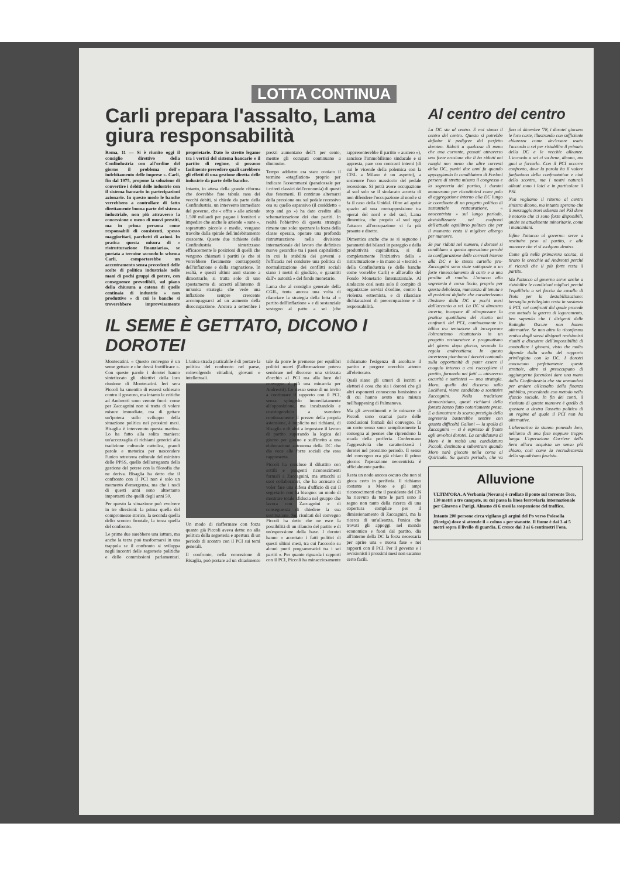LOTTA CONTINUA
Carli prepara l'assalto, Lama giura responsabilità
Roma, 11 — Si è riunito oggi il consiglio direttivo della Confindustria con all'ordine del giorno il problema dell'« indebitamento delle imprese ». Carli, fin dal 1975, propone la soluzione di convertire i debiti delle industrie con il sistema bancario in partecipazioni azionarie. In questo modo le banche verrebbero a controllare di fatto direttamente buona parte del sistema industriale, non più attraverso la concessione o meno di nuovi prestiti, ma in prima persona come responsabili di consistenti, spesso maggioritari, pacchetti di azioni. In pratica questa misura di « ristrutturazione finanziaria», se portata a termine secondo lo schema Carli, comporterebbe un accentramento senza precedenti delle scelte di politica industriale nelle mani di pochi gruppi di potere, con conseguenze prevedibili, sul piano della chiusura a catena di quelle centinaia di industrie « non produttive » di cui le banche si troverebbero improvvisamente proprietarie. Dato lo stretto legame tra i vertici del sistema bancario e il partito di regime, si possono facilmente prevedere quali sarebbero gli effetti di una gestione diretta delle industrie da parte delle banche.
Intanto, in attesa della grande riforma che dovrebbe fare tabula rasa dei vecchi debiti, si chiede da parte della Confindustria, un intervento immediato del governo, che « offra » alle aziende 1.500 miliardi per pagare i fornitori e impedire che anche le aziende « sane », soprattutto piccole e medie, vengano travolte dalla spirale dell'indebitamento crescente. Queste due richieste della Confindustria sintetizzano efficacemente le posizioni di quelli che vengono chiamati i partiti (e che si vorrebbero fieramente contrapposti) dell'inflazione e della stagnazione. In realtà, e questi ultimi anni stanno a dimostrarlo, si tratta solo di uno spostamento di accenti all'interno di un'unica strategia che vede una inflazione sempre crescente accompagnarsi ad un aumento della disoccupazione. Ancora a settembre i prezzi aumentano dell'1 per cento, mentre gli occupati continuano a diminuire.
Tempo addietro era stato coniato il termine «stagflation» proprio per indicare l'assommarsi (paradossale per i criteri classici dell'economia) di questi due fenomeni. Il continuo alternarsi della pressione ora sul pedale recessivo ora su quello espansivo (il cosiddetto « stop and go ») ha dato credito alla schematizzazione dei due partiti. In realtà l'obiettivo di questa strategia rimane uno solo: spezzare la forza della classe operaia, operare una profonda ristrutturazione nella divisione internazionale del lavoro che definisca nuove gerarchie tra i paesi capitalistici in cui la stabilità dei governi e l'efficacia nel condurre una politica di normalizzazione dei conflitti sociali siano i metri di giudizio, e garantiti dall'« autorità » del fondo monetario.
Lama che al consiglio generale della CGIL, tenta ancora una volta di rilanciare la strategia della lotta al « partito dell'inflazione » e di sostanziale sostegno al patto a sei (che rappresenterebbe il partito « austero »), sancisce l'immobilismo sindacale e si appresta, pare con contrasti interni (di cui le vicende della polemica con la CISL a Milano è un aspetto), a sostenere l'uso massiccio del pedale recessione. Si potrà avere occupazione al sud solo se il sindacato accetta di non difendere l'occupazione al nord e si fa il caso della Unidal. Oltre ad aprire spazio ad una contrapposizione tra operai del nord e del sud, Lama dimentica, che proprio al sud oggi l'attacco all'occupazione si fa più pesante e diretto.
Dimentica anche che se si seguono i parametri dei bilanci in pareggio e della produttività capitalistica, si dà completamente l'iniziativa della « ristrutturazione » in mano ai « tecnici » della Confindustria (e delle banche come vorrebbe Carli) e all'avallo del Fondo Monetario Internazionale. Al sindacato così resta solo il compito di organizzare servizi d'ordine, contro la violenza estremista, e di rilasciare dichiarazioni di preoccupazione e di responsabilità.
IL SEME È GETTATO, DICONO I DOROTEI
Montecatini. « Questo convegno è un seme gettato e che dovrà fruttificare ». Con queste parole i dorotei hanno sintetizzato gli obiettivi della loro riunione di Montecatini. Ieri sera Piccoli ha smentito di essersi schierato contro il governo, ma intanto le critiche ad Andreotti sono venute fuori: come per Zaccagnini non si tratta di volere misure immediate, ma di gettare un'ipoteca sullo sviluppo della situazione politica nei prossimi mesi. Bisaglia è intervenuto questa mattina. Lo ha fatto alla solita maniera: un'accozzaglia di richiami generici alla tradizione culturale cattolica, grandi parole e metorica per nascondere l'unico retroterra culturale del ministro delle PPSS, quello dell'arroganza della gestione del potere con la filosofia che ne deriva. Bisaglia ha detto che il confronto con il PCI non è solo un momento d'emergenza, ma che i nodi di questi anni sono altrettanto importanti che quelli degli anni 50.
Per questo la situazione può evolvere in tre direzioni: la prima quella del compromesso storico, la seconda quella dello scontro frontale, la terza quella del confronto.
Le prime due sarebbero una iattura, ma anche la terza può trasformarsi in una trappola se il confronto si sviluppa negli incontri delle segreterie politiche e delle commissioni parlamentari. L'unica strada praticabile è di portare la politica del confronto nel paese, coinvolgendo cittadini, giovani e intellettuali.
Un modo di riaffermare con forza quanto già Piccoli aveva detto: no alla politica della segreteria e apertura di un periodo di scontro con il PCI sui temi generali.
Il confronto, nella concezione di Bisaglia, può portare ad un chiarimento tale da porre le premesse per equilibri politici nuovi (l'affermazione poteva sembrare nel discorso una strizzata d'occhio al PCI ma alla luce del convegno è più una minaccia per Andreotti). Lo stesso senso di un invito a continuare il rapporto con il PCI, senza spingerlo immediatamente all'opposizione, ma incalzandolo e costringendolo a svendere continuamente il prezzo della propria astensione, è implicito nei richiami, di Bisaglia e di altri a impostare il lavoro di partito superando la logica del giorno per giorno e sull'invito a una elaborazione autonoma della DC che dia voce alle forze sociali che essa rappresenta.
Piccoli ha concluso il dibattito con sottili e pungenti riconoscimenti formali a Zaccagnini, ma attacchi ai suoi collaboratori, che ha accusato di voler fare una difesa d'ufficio di cui il segretario non ha bisogno: un modo di mostrare totale sfiducia nel gruppo che lavora con Zaccagnini e di conseguenza di chiedere la sua sostituzione. Sui risultati del convegno Piccoli ha detto che ne esce la possibilità di un rilancio del partito e di un'espressione della base. I dorotei hanno « accettato i fatti politici di questi ultimi mesi, tra cui l'accordo su alcuni punti programmatici tra i sei partiti ». Per quanto riguarda i rapporti con il PCI, Piccoli ha minacciosamente richiamato l'esigenza di ascoltare il partito e porgere orecchio attento all'elettorato.
Quali siano gli umori di iscritti e elettori è cosa che sia i dorotei che gli altri esponenti conoscono benissimo e di cui hanno avuto una misura nell'happening di Palmanova.
Ma gli avvertimenti e le minacce di Piccoli sono oramai parte delle conclusioni formali del convegno. In un certo senso sono semplicemente la consegna ai peones che riprendono la strada della periferia. Confermano l'aggressività che caratterizzerà i dorotei nel prossimo periodo. Il senso del convegno era già chiaro il primo giorno: l'operazione neocentrista è ufficialmente partita.
Resta un nodo ancora oscuro che non si gioca certo in periferia. Il richiamo costante a Moro e gli ampi riconoscimenti che il presidente del CN ha ricevuto da tutte le parti sono il segno non tanto della ricerca di una copertura complice per il dimissionamento di Zaccagnini, ma la ricerca di un'alleanza, l'unica che trovati gli appoggi nel mondo economico e fuori dal partito, dia all'interno della DC la forza necessaria per aprire una « nuova fase » nei rapporti con il PCI. Per il governo e i revisionisti i prossimi mesi non saranno certo facili.
Al centro del centro
La DC sta al centro. E noi siamo il centro del centro. Questo si potrebbe definire il pedigree del perfetto doroteo. Ridotti a qualcosa di meno che una corrente, passati attraverso una forte erosione che li ha ridotti nei ranghi non meno che altre correnti della DC, puniti due anni fa quando appoggiando la candidatura di Forlani persero di stretta misura il congresso e la segreteria del partito, i dorotei manovrano per ricostituirsi come polo di aggregazione interno alla DC lungo le coordinate di un progetto politico di sostanziale restaurazione, « neocentrista » sul lungo periodo, destabilizzante nei confronti dell'attuale equilibrio politico che per il momento resta il migliore albergo per manovre.
Se pur ridotti nel numero, i dorotei si candidano a questa operazione perché la configurazione delle correnti interne alla DC e lo stesso cartello pro-Zaccagnini sono state sottoposte a un forte rimescolamento di carte e a una perdita di smalto. L'attacco alla segreteria è corso liscio, proprio per questa debolezza, mancanza di tenuta e di posizioni definite che caratterizzano l'insieme della DC a pochi mesi dall'accordo a sei. La DC si dimostra incerta, incapace di oltrepassare la pratica quotidiana del ricatto nei confronti del PCI, continuamente in bilico tra tentazione di incorporare l'oltranzismo ricattatorio in un progetto restauratore e pragmatismo del giorno dopo giorno, secondo la regola andreottiana. In questa incertezza piombano i dorotei contando sulla opportunità di poter essere il coagulo intorno a cui raccogliere il partito, fornendo nei fatti — attraverso oscurità e sottintesi — una strategia. Moro, quello del discorso sulla Lockheed, viene candidato a sostituire Zaccagnini. Nella tradizione democristiana, questi richiami della foresta hanno fatto notoriamente presa. E a dimostrare lo scarso prestigio della segreteria basterebbe sentire con quanta difficoltà Galloni — la spalla di Zaccagnini — si è espresso di fronte agli avvoltoi dorotei. La candidatura di Moro è in realtà una candidatura Piccoli, destinato a subentrare quando Moro sarà giocato nella corsa al Quirinale. Su questo periodo, che va fino al dicembre '78, i dorotei giocano le loro carte, illustrando con sufficiente chiarezza come dev'essere usato l'accordo a sei per ristabilire il primato della DC e le vecchie alleanze. L'accordo a sei ci va bene, dicono, ma guai a forzarlo. Con il PCI occorre confronto, dove la parola ha il valore fanfaniano della confrontation e cioè dello scontro, ma i nostri naturali alleati sono i laici e in particolare il PSI.
Non vogliamo il ritorno al centro sinistra dicono, ma intanto sperano che il messaggio trovi udienza nel PSI dove è notorio che ci sono forze disponibili, anche se attualmente minoritarie, come i manciniani.
Infine l'attacco al governo: serve a restituire peso al partito, e alle manovre che vi si svolgono dentro.
Come già nella primavera scorsa, si tirano le orecchie ad Andreotti perché si ricordi che il più forte resta il partito.
Ma l'attacco al governo serve anche a ristabilire le condizioni migliori perché l'equilibrio a sei faccia da cavallo di Troia per la destabilizzazione: bersaglio privilegiato resta in sostanza il PCI, nei confronti del quale procede con metodo la guerra di logoramento, ben sapendo che i dirigenti delle Botteghe Oscure non hanno alternative. Se non altro la riconferma veniva dagli stessi dirigenti revisionisti riuniti a discutere dell'impossibilità di controllare i giovani, visto che molto dipende dalla scelta del rapporto privilegiato con la DC. I dorotei conoscono perfettamente queste strettoie, altre si preoccupano di aggiungerne facendosi dare una mano dalla Confindustria che sta armandosi per andare all'assalto della finanza pubblica, procedendo con metodo nello sfascio sociale. In fin dei conti, il risultato di queste manovre è quello di spostare a destra l'assetto politico di un regime al quale il PCI non ha alternative.
L'alternativa la stanno ponendo loro, nell'arco di una fase neppure troppo lunga. L'operazione Corriere della Sera allora acquista un senso più chiaro, così come la recrudescenza dello squadrismo fascista.
Alluvione
ULTIM'ORA. A Verbania (Novara) è crollato il ponte sul torrente Toce, 130 metri a tre campate, su cui passa la linea ferroviaria internazionale per Ginevra e Parigi. Almeno di 6 mesi la sospensione del traffico.
Intanto 200 persone circa vigilano gli argini del Po verso Polesella (Rovigo) dove si attende il « colmo » per stanotte. Il fiume è dai 3 ai 5 metri sopra il livello di guardia. E cresce dai 3 ai 6 centimetri l'ora.